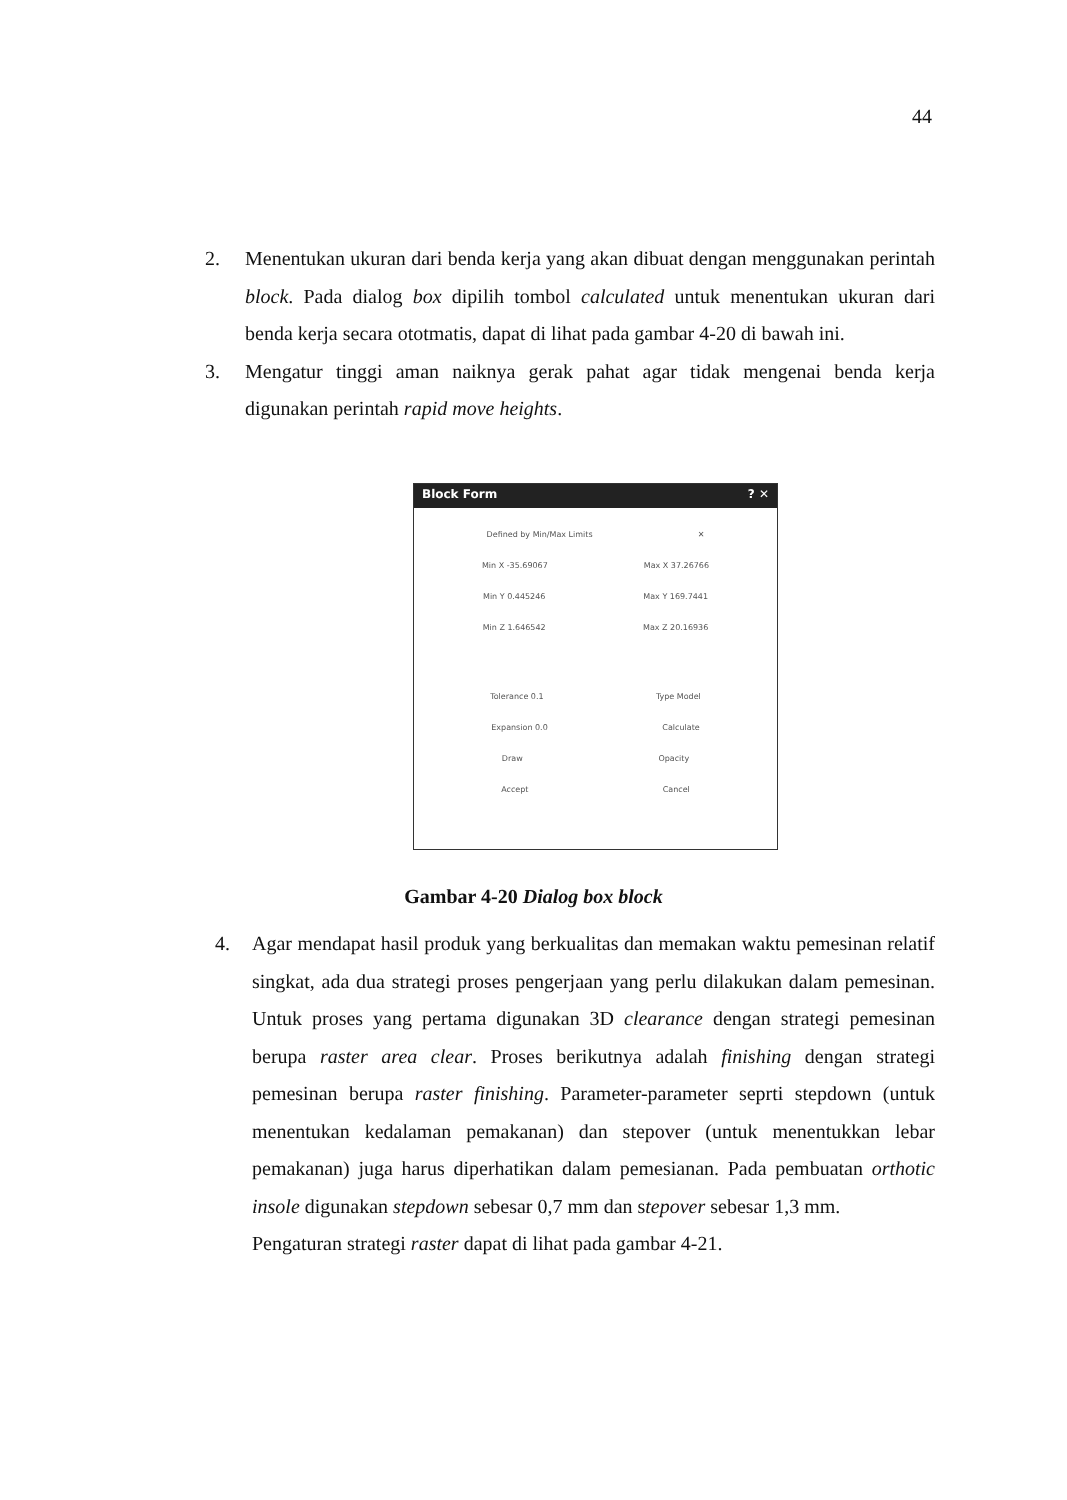44
2. Menentukan ukuran dari benda kerja yang akan dibuat dengan menggunakan perintah block. Pada dialog box dipilih tombol calculated untuk menentukan ukuran dari benda kerja secara ototmatis, dapat di lihat pada gambar 4-20 di bawah ini.
3. Mengatur tinggi aman naiknya gerak pahat agar tidak mengenai benda kerja digunakan perintah rapid move heights.
Block Form? ✕
Defined by Min/Max Limits ✕
Min X -35.69067 Max X 37.26766
Min Y 0.445246 Max Y 169.7441
Min Z 1.646542 Max Z 20.16936
Tolerance 0.1 Type Model
Expansion 0.0 Calculate
Draw Opacity
Accept Cancel
Gambar 4-20 Dialog box block
4. Agar mendapat hasil produk yang berkualitas dan memakan waktu pemesinan relatif singkat, ada dua strategi proses pengerjaan yang perlu dilakukan dalam pemesinan. Untuk proses yang pertama digunakan 3D clearance dengan strategi pemesinan berupa raster area clear. Proses berikutnya adalah finishing dengan strategi pemesinan berupa raster finishing. Parameter-parameter seprti stepdown (untuk menentukan kedalaman pemakanan) dan stepover (untuk menentukkan lebar pemakanan) juga harus diperhatikan dalam pemesianan. Pada pembuatan orthotic insole digunakan stepdown sebesar 0,7 mm dan stepover sebesar 1,3 mm.
Pengaturan strategi raster dapat di lihat pada gambar 4-21.